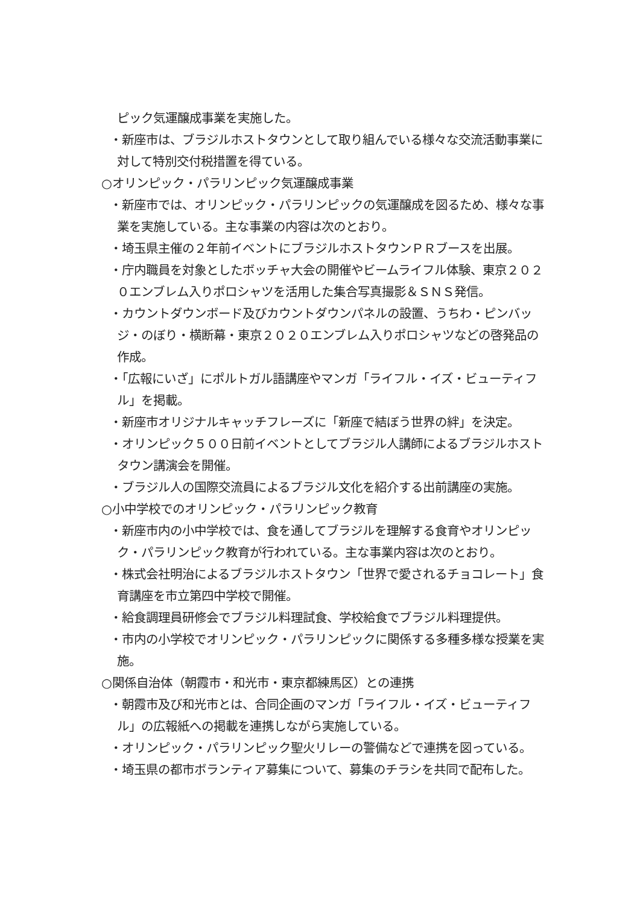ピック気運醸成事業を実施した。
・新座市は、ブラジルホストタウンとして取り組んでいる様々な交流活動事業に対して特別交付税措置を得ている。
○オリンピック・パラリンピック気運醸成事業
・新座市では、オリンピック・パラリンピックの気運醸成を図るため、様々な事業を実施している。主な事業の内容は次のとおり。
・埼玉県主催の２年前イベントにブラジルホストタウンＰＲブースを出展。
・庁内職員を対象としたボッチャ大会の開催やビームライフル体験、東京２０２０エンブレム入りポロシャツを活用した集合写真撮影＆ＳＮＳ発信。
・カウントダウンボード及びカウントダウンパネルの設置、うちわ・ピンバッジ・のぼり・横断幕・東京２０２０エンブレム入りポロシャツなどの啓発品の作成。
・「広報にいざ」にポルトガル語講座やマンガ「ライフル・イズ・ビューティフル」を掲載。
・新座市オリジナルキャッチフレーズに「新座で結ぼう世界の絆」を決定。
・オリンピック５００日前イベントとしてブラジル人講師によるブラジルホストタウン講演会を開催。
・ブラジル人の国際交流員によるブラジル文化を紹介する出前講座の実施。
○小中学校でのオリンピック・パラリンピック教育
・新座市内の小中学校では、食を通してブラジルを理解する食育やオリンピック・パラリンピック教育が行われている。主な事業内容は次のとおり。
・株式会社明治によるブラジルホストタウン「世界で愛されるチョコレート」食育講座を市立第四中学校で開催。
・給食調理員研修会でブラジル料理試食、学校給食でブラジル料理提供。
・市内の小学校でオリンピック・パラリンピックに関係する多種多様な授業を実施。
○関係自治体（朝霞市・和光市・東京都練馬区）との連携
・朝霞市及び和光市とは、合同企画のマンガ「ライフル・イズ・ビューティフル」の広報紙への掲載を連携しながら実施している。
・オリンピック・パラリンピック聖火リレーの警備などで連携を図っている。
・埼玉県の都市ボランティア募集について、募集のチラシを共同で配布した。